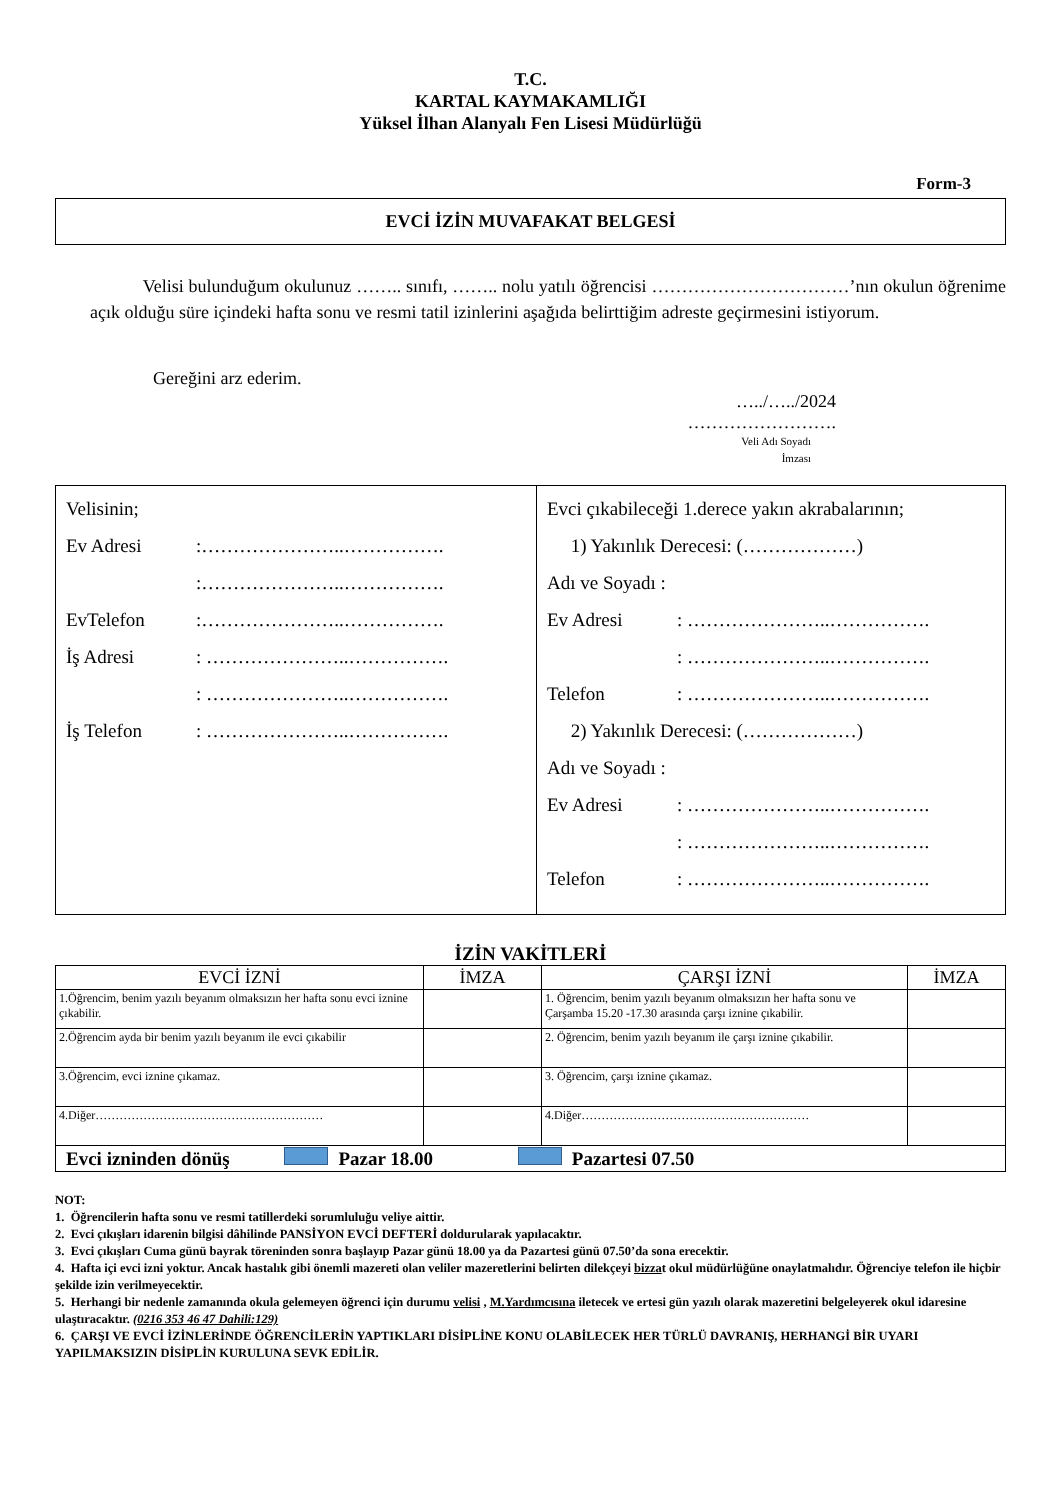T.C.
KARTAL KAYMAKAMLIĞI
Yüksel İlhan Alanyalı Fen Lisesi Müdürlüğü
Form-3
EVCİ İZİN MUVAFAKAT BELGESİ
Velisi bulunduğum okulunuz …….. sınıfı, …….. nolu yatılı öğrencisi ……………………………’nın okulun öğrenime açık olduğu süre içindeki hafta sonu ve resmi tatil izinlerini aşağıda belirttiğim adreste geçirmesini istiyorum.
Gereğini arz ederim.
…../…../2024
…………………….
Veli Adı Soyadı
İmzası
| Velisinin; Ev Adresi :…………………..……………. :…………………..……………. EvTelefon :…………………..……………. İş Adresi : …………………..……………. : …………………..……………. İş Telefon : …………………..……………. | Evci çıkabileceği 1.derece yakın akrabalarının; 1) Yakınlık Derecesi: (………………) Adı ve Soyadı : Ev Adresi : …………………..……………. : …………………..……………. Telefon : …………………..……………. 2) Yakınlık Derecesi: (………………) Adı ve Soyadı : Ev Adresi : …………………..……………. : …………………..……………. Telefon : …………………..……………. |
İZİN VAKİTLERİ
| EVCİ İZNİ | İMZA | ÇARŞI İZNİ | İMZA |
| --- | --- | --- | --- |
| 1.Öğrencim, benim yazılı beyanım olmaksızın her hafta sonu evci iznine çıkabilir. | | 1. Öğrencim, benim yazılı beyanım olmaksızın her hafta sonu ve Çarşamba 15.20 -17.30 arasında çarşı iznine çıkabilir. | |
| 2.Öğrencim ayda bir benim yazılı beyanım ile evci çıkabilir | | 2. Öğrencim, benim yazılı beyanım ile çarşı iznine çıkabilir. | |
| 3.Öğrencim, evci iznine çıkamaz. | | 3. Öğrencim, çarşı iznine çıkamaz. | |
| 4.Diğer………………………………………………… | | 4.Diğer………………………………………………… | |
| Evci izninden dönüş Pazar 18.00 Pazartesi 07.50 | | | |
NOT:
1. Öğrencilerin hafta sonu ve resmi tatillerdeki sorumluluğu veliye aittir.
2. Evci çıkışları idarenin bilgisi dâhilinde PANSİYON EVCİ DEFTERİ doldurularak yapılacaktır.
3. Evci çıkışları Cuma günü bayrak töreninden sonra başlayıp Pazar günü 18.00 ya da Pazartesi günü 07.50’da sona erecektir.
4. Hafta içi evci izni yoktur. Ancak hastalık gibi önemli mazereti olan veliler mazeretlerini belirten dilekçeyi bizzat okul müdürlüğüne onaylatmalıdır. Öğrenciye telefon ile hiçbir şekilde izin verilmeyecektir.
5. Herhangi bir nedenle zamanında okula gelemeyen öğrenci için durumu velisi , M.Yardımcısına iletecek ve ertesi gün yazılı olarak mazeretini belgeleyerek okul idaresine ulaştıracaktır. (0216 353 46 47 Dahili:129)
6. ÇARŞI VE EVCİ İZİNLERİNDE ÖĞRENCİLERİN YAPTIKLARI DİSİPLİNE KONU OLABİLECEK HER TÜRLÜ DAVRANIŞ, HERHANGİ BİR UYARI YAPILMAKSIZIN DİSİPLİN KURULUNA SEVK EDİLİR.